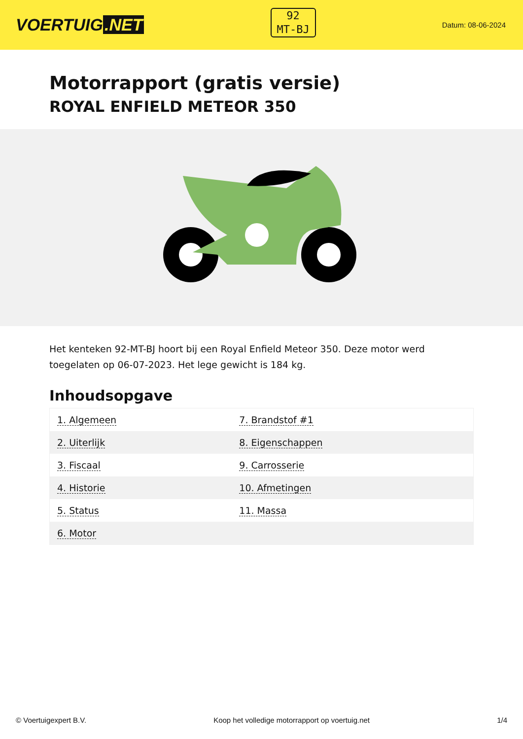VOERTUIG.NET
92
MT-BJ
Datum: 08-06-2024
Motorrapport (gratis versie)
ROYAL ENFIELD METEOR 350
Het kenteken 92-MT-BJ hoort bij een Royal Enfield Meteor 350. Deze motor werd toegelaten op 06-07-2023. Het lege gewicht is 184 kg.
Inhoudsopgave
| 1. Algemeen | 7. Brandstof #1 |
| 2. Uiterlijk | 8. Eigenschappen |
| 3. Fiscaal | 9. Carrosserie |
| 4. Historie | 10. Afmetingen |
| 5. Status | 11. Massa |
| 6. Motor | |
© Voertuigexpert B.V. Koop het volledige motorrapport op voertuig.net 1/4